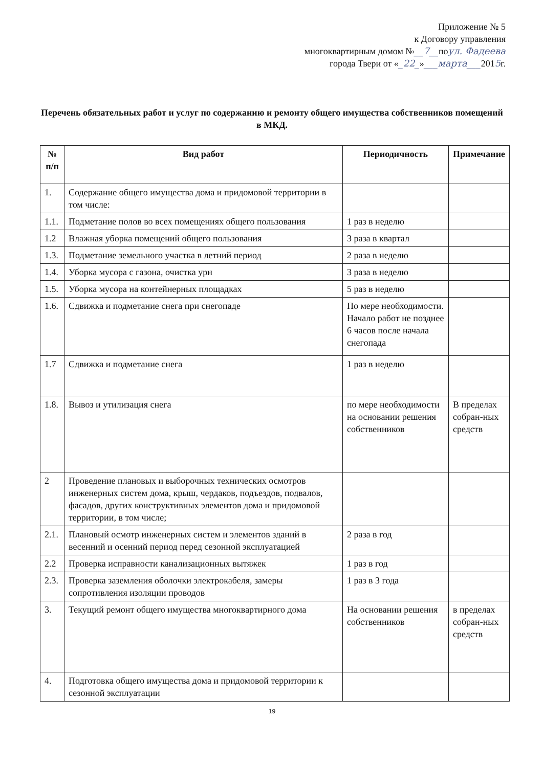Приложение № 5
к Договору управления
многоквартирным домом №__7__поул. Фадеева
города Твери от «_22_»___марта___2015г.
Перечень обязательных работ и услуг по содержанию и ремонту общего имущества собственников помещений в МКД.
| № п/п | Вид работ | Периодичность | Примечание |
| --- | --- | --- | --- |
| 1. | Содержание общего имущества дома и придомовой территории в том числе: | | |
| 1.1. | Подметание полов во всех помещениях общего пользования | 1 раз в неделю | |
| 1.2 | Влажная уборка помещений общего пользования | 3 раза в квартал | |
| 1.3. | Подметание земельного участка в летний период | 2 раза в неделю | |
| 1.4. | Уборка мусора с газона, очистка урн | 3 раза в неделю | |
| 1.5. | Уборка мусора на контейнерных площадках | 5 раз в неделю | |
| 1.6. | Сдвижка и подметание снега при снегопаде | По мере необходимости. Начало работ не позднее 6 часов после начала снегопада | |
| 1.7 | Сдвижка и подметание снега | 1 раз в неделю | |
| 1.8. | Вывоз и утилизация снега | по мере необходимости на основании решения собственников | В пределах собран-ных средств |
| 2 | Проведение плановых и выборочных технических осмотров инженерных систем дома, крыш, чердаков, подъездов, подвалов, фасадов, других конструктивных элементов дома и придомовой территории, в том числе; | | |
| 2.1. | Плановый осмотр инженерных систем и элементов зданий в весенний и осенний период перед сезонной эксплуатацией | 2 раза в год | |
| 2.2 | Проверка исправности канализационных вытяжек | 1 раз в год | |
| 2.3. | Проверка заземления оболочки электрокабеля, замеры сопротивления изоляции проводов | 1 раз в 3 года | |
| 3. | Текущий ремонт общего имущества многоквартирного дома | На основании решения собственников | в пределах собран-ных средств |
| 4. | Подготовка общего имущества дома и придомовой территории к сезонной эксплуатации | | |
19